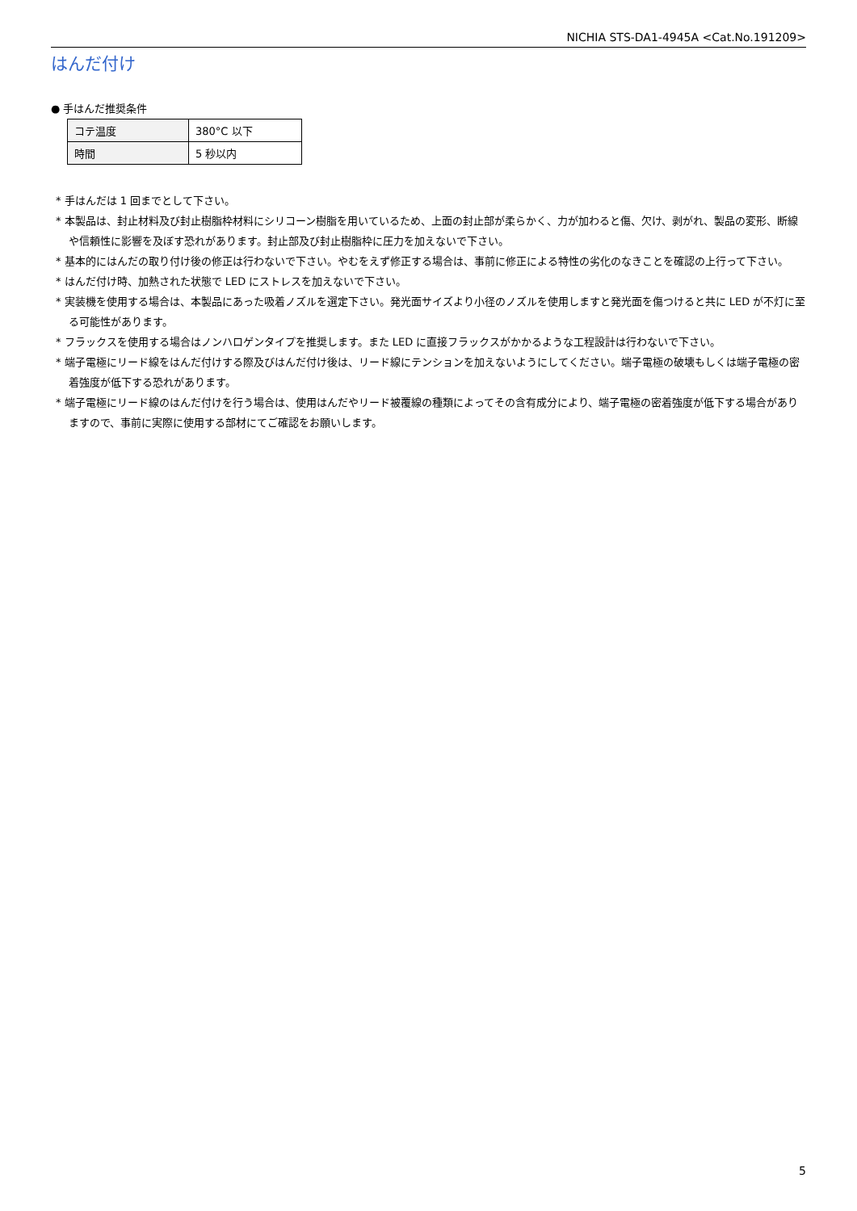NICHIA STS-DA1-4945A <Cat.No.191209>
はんだ付け
● 手はんだ推奨条件
| コテ温度 | 380°C 以下 |
| 時間 | 5 秒以内 |
* 手はんだは 1 回までとして下さい。
* 本製品は、封止材料及び封止樹脂枠材料にシリコーン樹脂を用いているため、上面の封止部が柔らかく、力が加わると傷、欠け、剥がれ、製品の変形、断線や信頼性に影響を及ぼす恐れがあります。封止部及び封止樹脂枠に圧力を加えないで下さい。
* 基本的にはんだの取り付け後の修正は行わないで下さい。やむをえず修正する場合は、事前に修正による特性の劣化のなきことを確認の上行って下さい。
* はんだ付け時、加熱された状態で LED にストレスを加えないで下さい。
* 実装機を使用する場合は、本製品にあった吸着ノズルを選定下さい。発光面サイズより小径のノズルを使用しますと発光面を傷つけると共に LED が不灯に至る可能性があります。
* フラックスを使用する場合はノンハロゲンタイプを推奨します。また LED に直接フラックスがかかるような工程設計は行わないで下さい。
* 端子電極にリード線をはんだ付けする際及びはんだ付け後は、リード線にテンションを加えないようにしてください。端子電極の破壊もしくは端子電極の密着強度が低下する恐れがあります。
* 端子電極にリード線のはんだ付けを行う場合は、使用はんだやリード被覆線の種類によってその含有成分により、端子電極の密着強度が低下する場合がありますので、事前に実際に使用する部材にてご確認をお願いします。
5